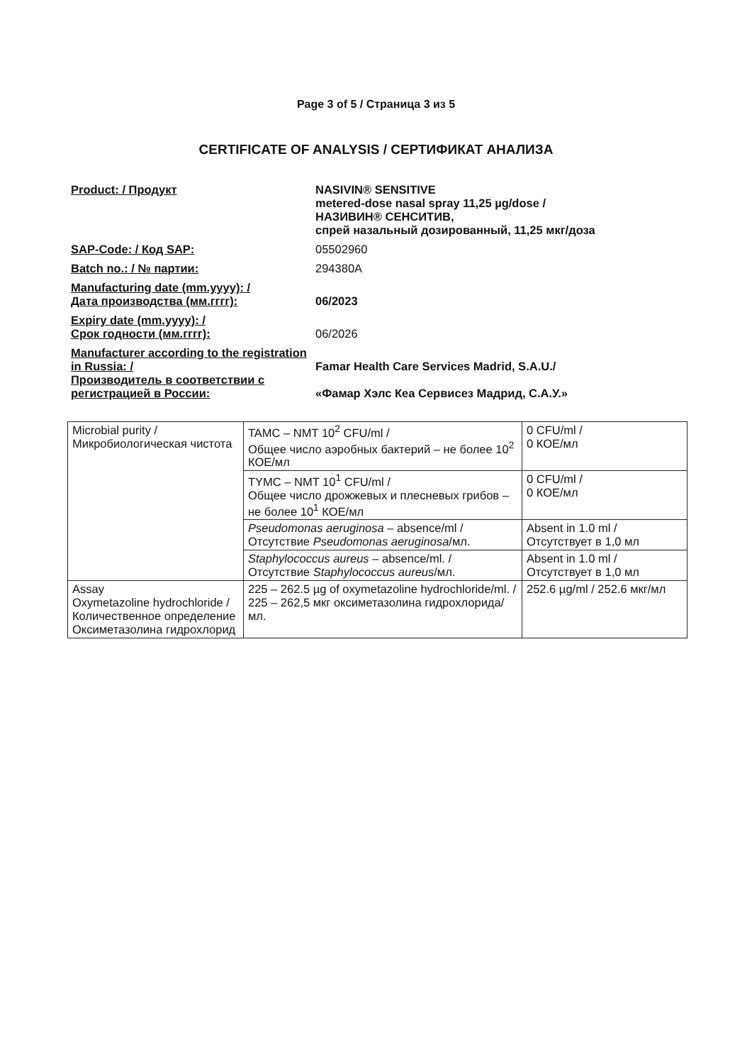Page 3 of 5 / Страница 3 из 5
CERTIFICATE OF ANALYSIS / СЕРТИФИКАТ АНАЛИЗА
Product: / Продукт NASIVIN® SENSITIVE
metered-dose nasal spray 11,25 µg/dose /
НАЗИВИН® СЕНСИТИВ,
спрей назальный дозированный, 11,25 мкг/доза
SAP-Code: / Код SAP: 05502960
Batch no.: / № партии: 294380A
Manufacturing date (mm.yyyy): /
Дата производства (мм.гггг):
06/2023
Expiry date (mm.yyyy): /
Срок годности (мм.гггг):
06/2026
Manufacturer according to the registration in Russia: /
Famar Health Care Services Madrid, S.A.U./
Производитель в соответствии с регистрацией в России:
«Фамар Хэлс Кеа Сервисез Мадрид, С.А.У.»
| Microbial purity / Микробиологическая чистота | TAMC – NMT 10<sup>2</sup> CFU/ml / Общее число аэробных бактерий – не более 10<sup>2</sup> КОЕ/мл | 0 CFU/ml / 0 КОЕ/мл |
| | TYMC – NMT 10<sup>1</sup> CFU/ml / Общее число дрожжевых и плесневых грибов – не более 10<sup>1</sup> КОЕ/мл | 0 CFU/ml / 0 КОЕ/мл |
| | Pseudomonas aeruginosa – absence/ml / Отсутствие Pseudomonas aeruginosa /мл. | Absent in 1.0 ml / Отсутствует в 1,0 мл |
| | Staphylococcus aureus – absence/ml. / Отсутствие Staphylococcus aureus /мл. | Absent in 1.0 ml / Отсутствует в 1,0 мл |
| Assay Oxymetazoline hydrochloride / Количественное определение Оксиметазолина гидрохлорид | 225 – 262.5 µg of oxymetazoline hydrochloride/ml. / 225 – 262,5 мкг оксиметазолина гидрохлорида/мл. | 252.6 µg/ml / 252.6 мкг/мл |